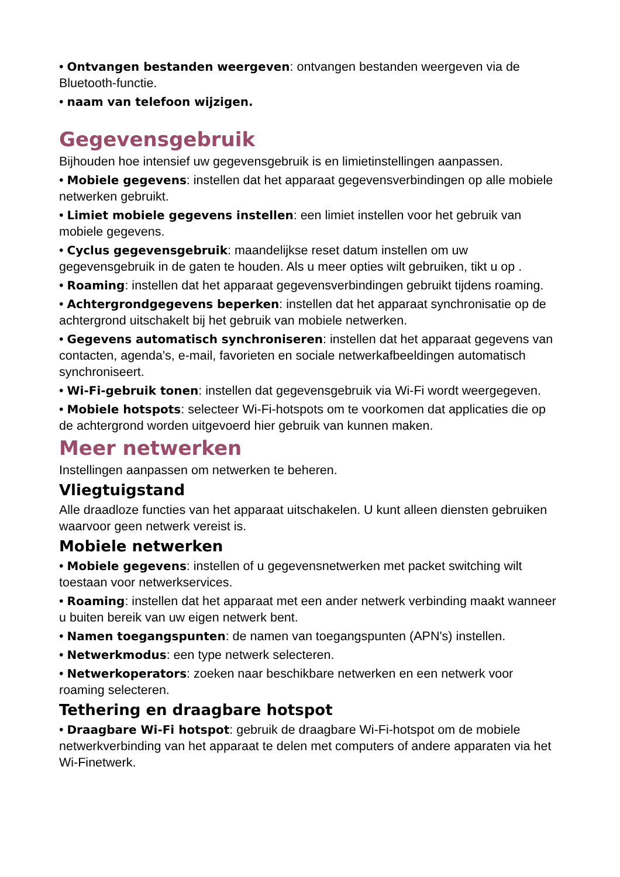• Ontvangen bestanden weergeven: ontvangen bestanden weergeven via de Bluetooth-functie.
• naam van telefoon wijzigen.
Gegevensgebruik
Bijhouden hoe intensief uw gegevensgebruik is en limietinstellingen aanpassen.
• Mobiele gegevens: instellen dat het apparaat gegevensverbindingen op alle mobiele netwerken gebruikt.
• Limiet mobiele gegevens instellen: een limiet instellen voor het gebruik van mobiele gegevens.
• Cyclus gegevensgebruik: maandelijkse reset datum instellen om uw gegevensgebruik in de gaten te houden. Als u meer opties wilt gebruiken, tikt u op .
• Roaming: instellen dat het apparaat gegevensverbindingen gebruikt tijdens roaming.
• Achtergrondgegevens beperken: instellen dat het apparaat synchronisatie op de achtergrond uitschakelt bij het gebruik van mobiele netwerken.
• Gegevens automatisch synchroniseren: instellen dat het apparaat gegevens van contacten, agenda's, e-mail, favorieten en sociale netwerkafbeeldingen automatisch synchroniseert.
• Wi-Fi-gebruik tonen: instellen dat gegevensgebruik via Wi-Fi wordt weergegeven.
• Mobiele hotspots: selecteer Wi-Fi-hotspots om te voorkomen dat applicaties die op de achtergrond worden uitgevoerd hier gebruik van kunnen maken.
Meer netwerken
Instellingen aanpassen om netwerken te beheren.
Vliegtuigstand
Alle draadloze functies van het apparaat uitschakelen. U kunt alleen diensten gebruiken waarvoor geen netwerk vereist is.
Mobiele netwerken
• Mobiele gegevens: instellen of u gegevensnetwerken met packet switching wilt toestaan voor netwerkservices.
• Roaming: instellen dat het apparaat met een ander netwerk verbinding maakt wanneer u buiten bereik van uw eigen netwerk bent.
• Namen toegangspunten: de namen van toegangspunten (APN's) instellen.
• Netwerkmodus: een type netwerk selecteren.
• Netwerkoperators: zoeken naar beschikbare netwerken en een netwerk voor roaming selecteren.
Tethering en draagbare hotspot
• Draagbare Wi-Fi hotspot: gebruik de draagbare Wi-Fi-hotspot om de mobiele netwerkverbinding van het apparaat te delen met computers of andere apparaten via het Wi-Finetwerk.